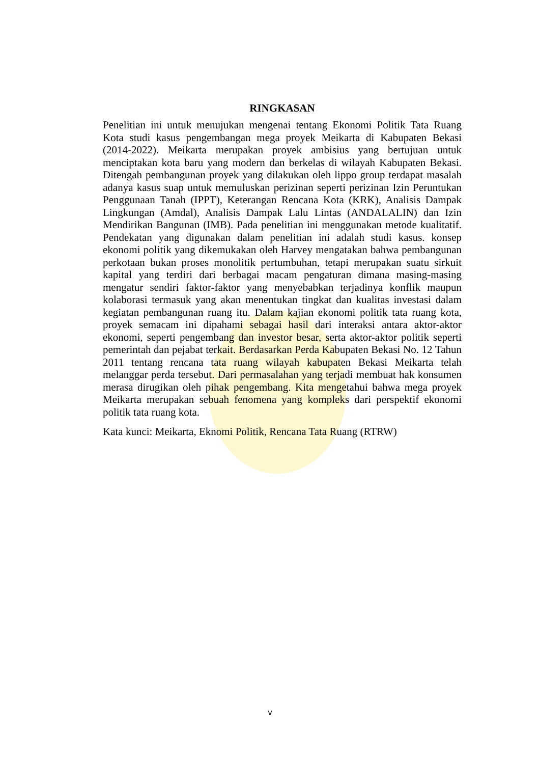RINGKASAN
Penelitian ini untuk menujukan mengenai tentang Ekonomi Politik Tata Ruang Kota studi kasus pengembangan mega proyek Meikarta di Kabupaten Bekasi (2014-2022). Meikarta merupakan proyek ambisius yang bertujuan untuk menciptakan kota baru yang modern dan berkelas di wilayah Kabupaten Bekasi. Ditengah pembangunan proyek yang dilakukan oleh lippo group terdapat masalah adanya kasus suap untuk memuluskan perizinan seperti perizinan Izin Peruntukan Penggunaan Tanah (IPPT), Keterangan Rencana Kota (KRK), Analisis Dampak Lingkungan (Amdal), Analisis Dampak Lalu Lintas (ANDALALIN) dan Izin Mendirikan Bangunan (IMB). Pada penelitian ini menggunakan metode kualitatif. Pendekatan yang digunakan dalam penelitian ini adalah studi kasus. konsep ekonomi politik yang dikemukakan oleh Harvey mengatakan bahwa pembangunan perkotaan bukan proses monolitik pertumbuhan, tetapi merupakan suatu sirkuit kapital yang terdiri dari berbagai macam pengaturan dimana masing-masing mengatur sendiri faktor-faktor yang menyebabkan terjadinya konflik maupun kolaborasi termasuk yang akan menentukan tingkat dan kualitas investasi dalam kegiatan pembangunan ruang itu. Dalam kajian ekonomi politik tata ruang kota, proyek semacam ini dipahami sebagai hasil dari interaksi antara aktor-aktor ekonomi, seperti pengembang dan investor besar, serta aktor-aktor politik seperti pemerintah dan pejabat terkait. Berdasarkan Perda Kabupaten Bekasi No. 12 Tahun 2011 tentang rencana tata ruang wilayah kabupaten Bekasi Meikarta telah melanggar perda tersebut. Dari permasalahan yang terjadi membuat hak konsumen merasa dirugikan oleh pihak pengembang. Kita mengetahui bahwa mega proyek Meikarta merupakan sebuah fenomena yang kompleks dari perspektif ekonomi politik tata ruang kota.
Kata kunci: Meikarta, Eknomi Politik, Rencana Tata Ruang (RTRW)
v